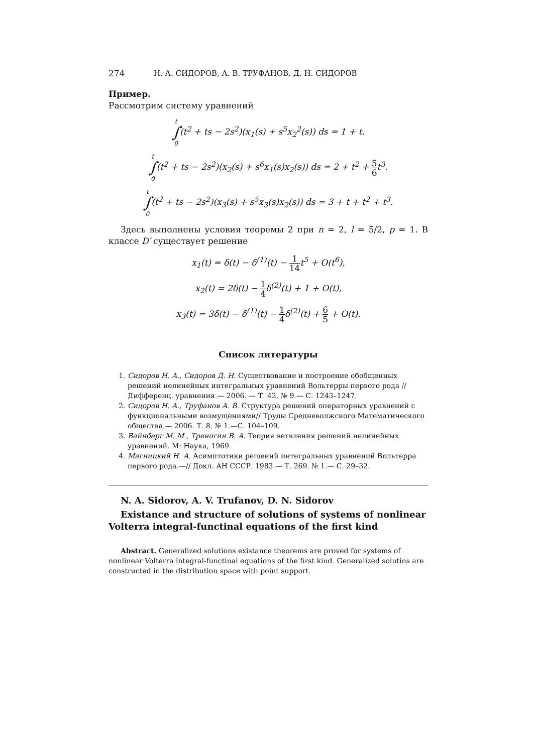274 Н. А. СИДОРОВ, А. В. ТРУФАНОВ, Д. Н. СИДОРОВ
Пример.
Рассмотрим систему уравнений
t ∫ 0(t<sup>2</sup> + ts − 2s<sup>2</sup>)(x<sub>1</sub>(s) + s<sup>5</sup>x<sub>2</sub><sup>2</sup>(s)) ds = 1 + t.
t ∫ 0(t<sup>2</sup> + ts − 2s<sup>2</sup>)(x<sub>2</sub>(s) + s<sup>6</sup>x<sub>1</sub>(s)x<sub>2</sub>(s)) ds = 2 + t<sup>2</sup> + 5 6t<sup>3</sup>.
t ∫ 0(t<sup>2</sup> + ts − 2s<sup>2</sup>)(x<sub>3</sub>(s) + s<sup>5</sup>x<sub>3</sub>(s)x<sub>2</sub>(s)) ds = 3 + t + t<sup>2</sup> + t<sup>3</sup>.
Здесь выполнены условия теоремы 2 при n = 2, l = 5/2, p = 1. В классе D′ существует решение
x<sub>1</sub>(t) = δ(t) − δ<sup>(1)</sup>(t) − 1 14t<sup>5</sup> + O(t<sup>6</sup>),
x<sub>2</sub>(t) = 2δ(t) − 1 4δ<sup>(2)</sup>(t) + 1 + O(t),
x<sub>3</sub>(t) = 3δ(t) − δ<sup>(1)</sup>(t) − 1 4δ<sup>(2)</sup>(t) + 6 5 + O(t).
Список литературы
1. Сидоров Н. А., Сидоров Д. Н. Существование и построение обобщенных решений нелинейных интегральных уравнений Вольтерры первого рода //Дифференц. уравнения.— 2006. — Т. 42. № 9.— С. 1243–1247.
2. Сидоров Н. А., Труфанов А. В. Структура решений операторных уравнений с функциональными возмущениями// Труды Средневолжского Математического общества.— 2006. Т. 8. № 1.—С. 104–109.
3. Вайнберг М. М., Треногин В. А. Теория ветвления решений нелинейных уравнений. М: Наука, 1969.
4. Магницкий Н. А. Асимптотики решений интегральных уравнений Вольтерра первого рода.—// Докл. АН СССР. 1983.— Т. 269. № 1.— С. 29–32.
N. A. Sidorov, A. V. Trufanov, D. N. Sidorov
Existance and structure of solutions of systems of nonlinear Volterra integral-functinal equations of the first kind
Abstract. Generalized solutions existance theorems are proved for systems of nonlinear Volterra integral-functinal equations of the first kind. Generalized solutins are constructed in the distribution space with point support.